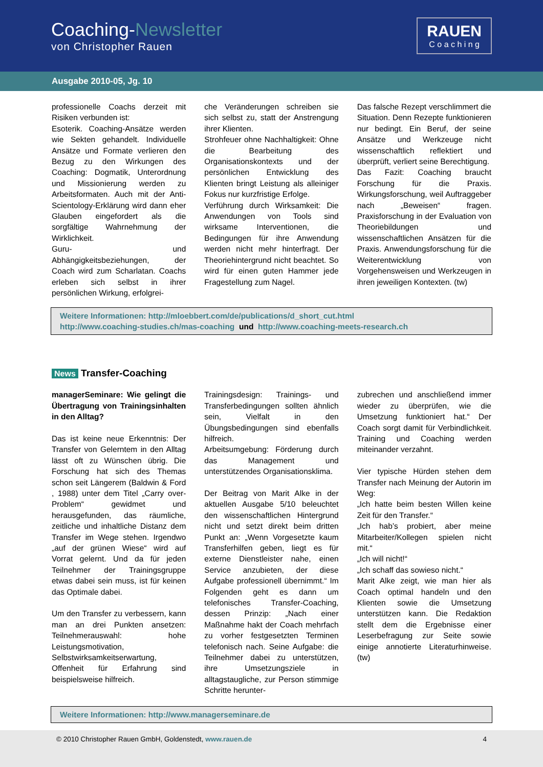Coaching-Newsletter
von Christopher Rauen
RAUEN
C o a c h i n g
Ausgabe 2010-05, Jg. 10
professionelle Coachs derzeit mit Risiken verbunden ist:
Esoterik. Coaching-Ansätze werden wie Sekten gehandelt. Individuelle Ansätze und Formate verlieren den Bezug zu den Wirkungen des Coaching: Dogmatik, Unterordnung und Missionierung werden zu Arbeitsformaten. Auch mit der Anti-Scientology-Erklärung wird dann eher Glauben eingefordert als die sorgfältige Wahrnehmung der Wirklichkeit.
Guru- und Abhängigkeitsbeziehungen, der Coach wird zum Scharlatan. Coachs erleben sich selbst in ihrer persönlichen Wirkung, erfolgrei-
che Veränderungen schreiben sie sich selbst zu, statt der Anstrengung ihrer Klienten.
Strohfeuer ohne Nachhaltigkeit: Ohne die Bearbeitung des Organisationskontexts und der persönlichen Entwicklung des Klienten bringt Leistung als alleiniger Fokus nur kurzfristige Erfolge.
Verführung durch Wirksamkeit: Die Anwendungen von Tools sind wirksame Interventionen, die Bedingungen für ihre Anwendung werden nicht mehr hinterfragt. Der Theoriehintergrund nicht beachtet. So wird für einen guten Hammer jede Fragestellung zum Nagel.
Das falsche Rezept verschlimmert die Situation. Denn Rezepte funktionieren nur bedingt. Ein Beruf, der seine Ansätze und Werkzeuge nicht wissenschaftlich reflektiert und überprüft, verliert seine Berechtigung.
Das Fazit: Coaching braucht Forschung für die Praxis. Wirkungsforschung, weil Auftraggeber nach „Beweisen“ fragen. Praxisforschung in der Evaluation von Theoriebildungen und wissenschaftlichen Ansätzen für die Praxis. Anwendungsforschung für die Weiterentwicklung von Vorgehensweisen und Werkzeugen in ihren jeweiligen Kontexten. (tw)
Weitere Informationen: http://mloebbert.com/de/publications/d_short_cut.html
http://www.coaching-studies.ch/mas-coaching und http://www.coaching-meets-research.ch
News Transfer-Coaching
managerSeminare: Wie gelingt die Übertragung von Trainingsinhalten in den Alltag?
Das ist keine neue Erkenntnis: Der Transfer von Gelerntem in den Alltag lässt oft zu Wünschen übrig. Die Forschung hat sich des Themas schon seit Längerem (Baldwin & Ford , 1988) unter dem Titel „Carry over-Problem“ gewidmet und herausgefunden, das räumliche, zeitliche und inhaltliche Distanz dem Transfer im Wege stehen. Irgendwo „auf der grünen Wiese“ wird auf Vorrat gelernt. Und da für jeden Teilnehmer der Trainingsgruppe etwas dabei sein muss, ist für keinen das Optimale dabei.
Um den Transfer zu verbessern, kann man an drei Punkten ansetzen: Teilnehmerauswahl: hohe Leistungsmotivation, Selbstwirksamkeitserwartung, Offenheit für Erfahrung sind beispielsweise hilfreich.
Trainingsdesign: Trainings- und Transferbedingungen sollten ähnlich sein, Vielfalt in den Übungsbedingungen sind ebenfalls hilfreich.
Arbeitsumgebung: Förderung durch das Management und unterstützendes Organisationsklima.
Der Beitrag von Marit Alke in der aktuellen Ausgabe 5/10 beleuchtet den wissenschaftlichen Hintergrund nicht und setzt direkt beim dritten Punkt an: „Wenn Vorgesetzte kaum Transferhilfen geben, liegt es für externe Dienstleister nahe, einen Service anzubieten, der diese Aufgabe professionell übernimmt.“ Im Folgenden geht es dann um telefonisches Transfer-Coaching, dessen Prinzip: „Nach einer Maßnahme hakt der Coach mehrfach zu vorher festgesetzten Terminen telefonisch nach. Seine Aufgabe: die Teilnehmer dabei zu unterstützen, ihre Umsetzungsziele in alltagstaugliche, zur Person stimmige Schritte herunter-
zubrechen und anschließend immer wieder zu überprüfen, wie die Umsetzung funktioniert hat.“ Der Coach sorgt damit für Verbindlichkeit. Training und Coaching werden miteinander verzahnt.
Vier typische Hürden stehen dem Transfer nach Meinung der Autorin im Weg:
„Ich hatte beim besten Willen keine Zeit für den Transfer.“
„Ich hab’s probiert, aber meine Mitarbeiter/Kollegen spielen nicht mit.“
„Ich will nicht!“
„Ich schaff das sowieso nicht.“
Marit Alke zeigt, wie man hier als Coach optimal handeln und den Klienten sowie die Umsetzung unterstützen kann. Die Redaktion stellt dem die Ergebnisse einer Leserbefragung zur Seite sowie einige annotierte Literaturhinweise. (tw)
Weitere Informationen: http://www.managerseminare.de
© 2010 Christopher Rauen GmbH, Goldenstedt, www.rauen.de 4